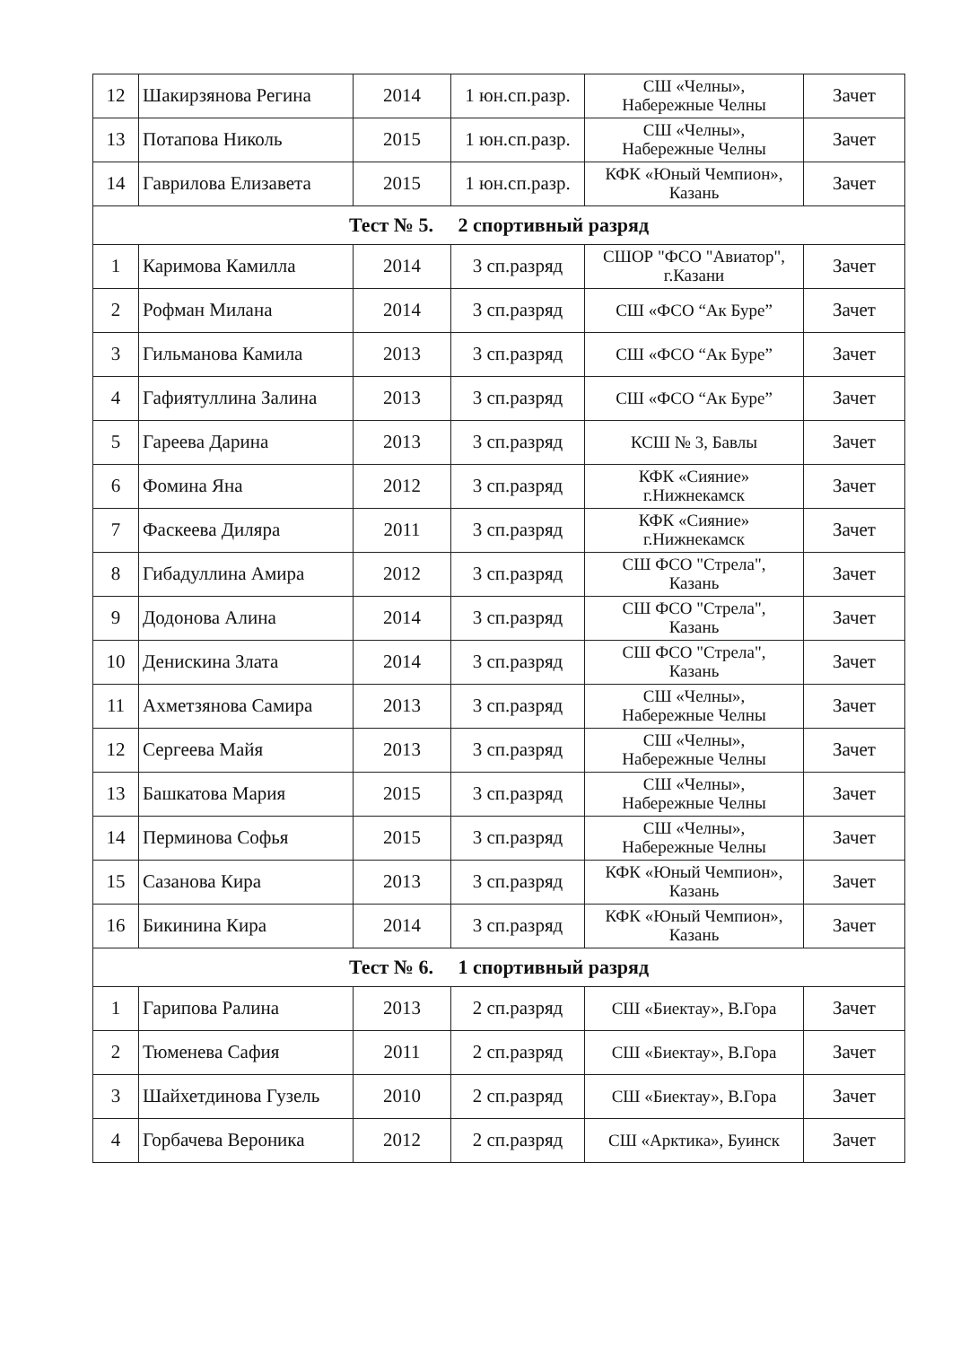| 12 | Шакирзянова Регина | 2014 | 1 юн.сп.разр. | СШ «Челны», Набережные Челны | Зачет |
| 13 | Потапова Николь | 2015 | 1 юн.сп.разр. | СШ «Челны», Набережные Челны | Зачет |
| 14 | Гаврилова Елизавета | 2015 | 1 юн.сп.разр. | КФК «Юный Чемпион», Казань | Зачет |
| Тест № 5. 2 спортивный разряд | | | | | |
| 1 | Каримова Камилла | 2014 | 3 сп.разряд | СШОР "ФСО "Авиатор", г.Казани | Зачет |
| 2 | Рофман Милана | 2014 | 3 сп.разряд | СШ «ФСО “Ак Буре” | Зачет |
| 3 | Гильманова Камила | 2013 | 3 сп.разряд | СШ «ФСО “Ак Буре” | Зачет |
| 4 | Гафиятуллина Залина | 2013 | 3 сп.разряд | СШ «ФСО “Ак Буре” | Зачет |
| 5 | Гареева Дарина | 2013 | 3 сп.разряд | КСШ № 3, Бавлы | Зачет |
| 6 | Фомина Яна | 2012 | 3 сп.разряд | КФК «Сияние» г.Нижнекамск | Зачет |
| 7 | Фаскеева Диляра | 2011 | 3 сп.разряд | КФК «Сияние» г.Нижнекамск | Зачет |
| 8 | Гибадуллина Амира | 2012 | 3 сп.разряд | СШ ФСО "Стрела", Казань | Зачет |
| 9 | Додонова Алина | 2014 | 3 сп.разряд | СШ ФСО "Стрела", Казань | Зачет |
| 10 | Денискина Злата | 2014 | 3 сп.разряд | СШ ФСО "Стрела", Казань | Зачет |
| 11 | Ахметзянова Самира | 2013 | 3 сп.разряд | СШ «Челны», Набережные Челны | Зачет |
| 12 | Сергеева Майя | 2013 | 3 сп.разряд | СШ «Челны», Набережные Челны | Зачет |
| 13 | Башкатова Мария | 2015 | 3 сп.разряд | СШ «Челны», Набережные Челны | Зачет |
| 14 | Перминова Софья | 2015 | 3 сп.разряд | СШ «Челны», Набережные Челны | Зачет |
| 15 | Сазанова Кира | 2013 | 3 сп.разряд | КФК «Юный Чемпион», Казань | Зачет |
| 16 | Бикинина Кира | 2014 | 3 сп.разряд | КФК «Юный Чемпион», Казань | Зачет |
| Тест № 6. 1 спортивный разряд | | | | | |
| 1 | Гарипова Ралина | 2013 | 2 сп.разряд | СШ «Биектау», В.Гора | Зачет |
| 2 | Тюменева Сафия | 2011 | 2 сп.разряд | СШ «Биектау», В.Гора | Зачет |
| 3 | Шайхетдинова Гузель | 2010 | 2 сп.разряд | СШ «Биектау», В.Гора | Зачет |
| 4 | Горбачева Вероника | 2012 | 2 сп.разряд | СШ «Арктика», Буинск | Зачет |